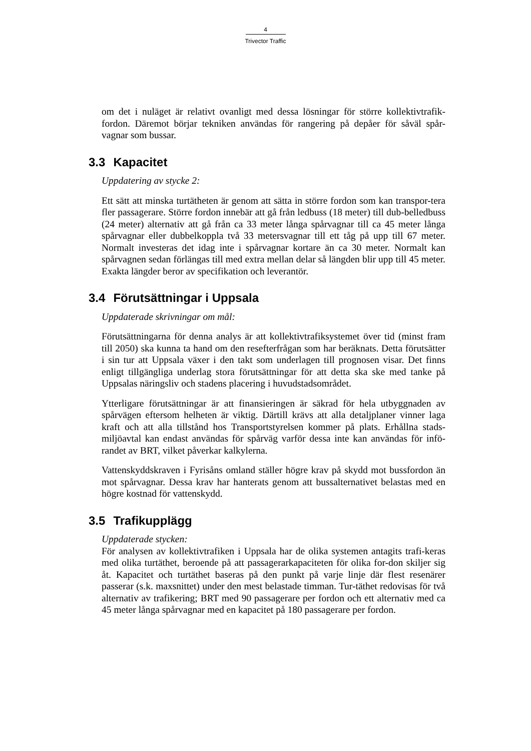4
Trivector Traffic
om det i nuläget är relativt ovanligt med dessa lösningar för större kollektivtrafik-fordon. Däremot börjar tekniken användas för rangering på depåer för såväl spår-vagnar som bussar.
3.3 Kapacitet
Uppdatering av stycke 2:
Ett sätt att minska turtätheten är genom att sätta in större fordon som kan transpor-tera fler passagerare. Större fordon innebär att gå från ledbuss (18 meter) till dub-belledbuss (24 meter) alternativ att gå från ca 33 meter långa spårvagnar till ca 45 meter långa spårvagnar eller dubbelkoppla två 33 metersvagnar till ett tåg på upp till 67 meter. Normalt investeras det idag inte i spårvagnar kortare än ca 30 meter. Normalt kan spårvagnen sedan förlängas till med extra mellan delar så längden blir upp till 45 meter. Exakta längder beror av specifikation och leverantör.
3.4 Förutsättningar i Uppsala
Uppdaterade skrivningar om mål:
Förutsättningarna för denna analys är att kollektivtrafiksystemet över tid (minst fram till 2050) ska kunna ta hand om den resefterfrågan som har beräknats. Detta förutsätter i sin tur att Uppsala växer i den takt som underlagen till prognosen visar. Det finns enligt tillgängliga underlag stora förutsättningar för att detta ska ske med tanke på Uppsalas näringsliv och stadens placering i huvudstadsområdet.
Ytterligare förutsättningar är att finansieringen är säkrad för hela utbyggnaden av spårvägen eftersom helheten är viktig. Därtill krävs att alla detaljplaner vinner laga kraft och att alla tillstånd hos Transportstyrelsen kommer på plats. Erhållna stads-miljöavtal kan endast användas för spårväg varför dessa inte kan användas för infö-randet av BRT, vilket påverkar kalkylerna.
Vattenskyddskraven i Fyrisåns omland ställer högre krav på skydd mot bussfordon än mot spårvagnar. Dessa krav har hanterats genom att bussalternativet belastas med en högre kostnad för vattenskydd.
3.5 Trafikupplägg
Uppdaterade stycken:
För analysen av kollektivtrafiken i Uppsala har de olika systemen antagits trafi-keras med olika turtäthet, beroende på att passagerarkapaciteten för olika for-don skiljer sig åt. Kapacitet och turtäthet baseras på den punkt på varje linje där flest resenärer passerar (s.k. maxsnittet) under den mest belastade timman. Tur-täthet redovisas för två alternativ av trafikering; BRT med 90 passagerare per fordon och ett alternativ med ca 45 meter långa spårvagnar med en kapacitet på 180 passagerare per fordon.